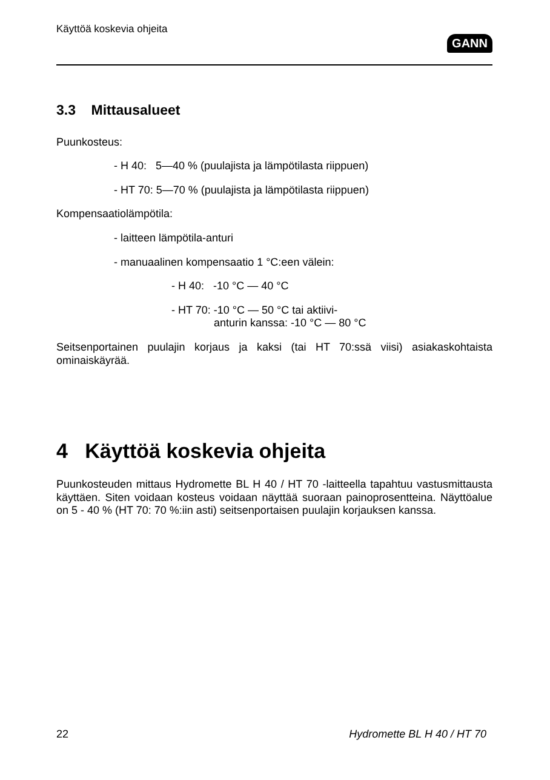Käyttöä koskevia ohjeita
GANN
3.3 Mittausalueet
Puunkosteus:
- H 40: 5—40 % (puulajista ja lämpötilasta riippuen)
- HT 70: 5—70 % (puulajista ja lämpötilasta riippuen)
Kompensaatiolämpötila:
- laitteen lämpötila-anturi
- manuaalinen kompensaatio 1 °C:een välein:
- H 40: -10 °C — 40 °C
- HT 70: -10 °C — 50 °C tai aktiivi-
anturin kanssa: -10 °C — 80 °C
Seitsenportainen puulajin korjaus ja kaksi (tai HT 70:ssä viisi) asiakaskohtaista ominaiskäyrää.
4 Käyttöä koskevia ohjeita
Puunkosteuden mittaus Hydromette BL H 40 / HT 70 -laitteella tapahtuu vastusmittausta käyttäen. Siten voidaan kosteus voidaan näyttää suoraan painoprosentteina. Näyttöalue on 5 - 40 % (HT 70: 70 %:iin asti) seitsenportaisen puulajin korjauksen kanssa.
22 Hydromette BL H 40 / HT 70